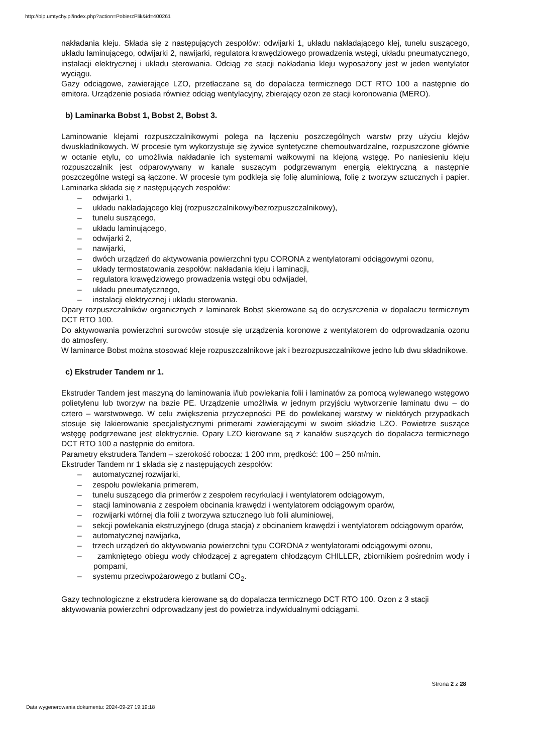http://bip.umtychy.pl/index.php?action=PobierzPlik&id=400261
nakładania kleju. Składa się z następujących zespołów: odwijarki 1, układu nakładającego klej, tunelu suszącego, układu laminującego, odwijarki 2, nawijarki, regulatora krawędziowego prowadzenia wstęgi, układu pneumatycznego, instalacji elektrycznej i układu sterowania. Odciąg ze stacji nakładania kleju wyposażony jest w jeden wentylator wyciągu.
Gazy odciągowe, zawierające LZO, przetłaczane są do dopalacza termicznego DCT RTO 100 a następnie do emitora. Urządzenie posiada również odciąg wentylacyjny, zbierający ozon ze stacji koronowania (MERO).
b) Laminarka Bobst 1, Bobst 2, Bobst 3.
Laminowanie klejami rozpuszczalnikowymi polega na łączeniu poszczególnych warstw przy użyciu klejów dwuskładnikowych. W procesie tym wykorzystuje się żywice syntetyczne chemoutwardzalne, rozpuszczone głównie w octanie etylu, co umożliwia nakładanie ich systemami wałkowymi na klejoną wstęgę. Po naniesieniu kleju rozpuszczalnik jest odparowywany w kanale suszącym podgrzewanym energią elektryczną a następnie poszczególne wstęgi są łączone. W procesie tym podkleja się folię aluminiową, folię z tworzyw sztucznych i papier. Laminarka składa się z następujących zespołów:
– odwijarki 1,
– układu nakładającego klej (rozpuszczalnikowy/bezrozpuszczalnikowy),
– tunelu suszącego,
– układu laminującego,
– odwijarki 2,
– nawijarki,
– dwóch urządzeń do aktywowania powierzchni typu CORONA z wentylatorami odciągowymi ozonu,
– układy termostatowania zespołów: nakładania kleju i laminacji,
– regulatora krawędziowego prowadzenia wstęgi obu odwijadeł,
– układu pneumatycznego,
– instalacji elektrycznej i układu sterowania.
Opary rozpuszczalników organicznych z laminarek Bobst skierowane są do oczyszczenia w dopalaczu termicznym DCT RTO 100.
Do aktywowania powierzchni surowców stosuje się urządzenia koronowe z wentylatorem do odprowadzania ozonu do atmosfery.
W laminarce Bobst można stosować kleje rozpuszczalnikowe jak i bezrozpuszczalnikowe jedno lub dwu składnikowe.
c) Ekstruder Tandem nr 1.
Ekstruder Tandem jest maszyną do laminowania i/lub powlekania folii i laminatów za pomocą wylewanego wstęgowo polietylenu lub tworzyw na bazie PE. Urządzenie umożliwia w jednym przyjściu wytworzenie laminatu dwu – do cztero – warstwowego. W celu zwiększenia przyczepności PE do powlekanej warstwy w niektórych przypadkach stosuje się lakierowanie specjalistycznymi primerami zawierającymi w swoim składzie LZO. Powietrze suszące wstęgę podgrzewane jest elektrycznie. Opary LZO kierowane są z kanałów suszących do dopalacza termicznego DCT RTO 100 a następnie do emitora.
Parametry ekstrudera Tandem – szerokość robocza: 1 200 mm, prędkość: 100 – 250 m/min.
Ekstruder Tandem nr 1 składa się z następujących zespołów:
– automatycznej rozwijarki,
– zespołu powlekania primerem,
– tunelu suszącego dla primerów z zespołem recyrkulacji i wentylatorem odciągowym,
– stacji laminowania z zespołem obcinania krawędzi i wentylatorem odciągowym oparów,
– rozwijarki wtórnej dla folii z tworzywa sztucznego lub folii aluminiowej,
– sekcji powlekania ekstruzyjnego (druga stacja) z obcinaniem krawędzi i wentylatorem odciągowym oparów,
– automatycznej nawijarka,
– trzech urządzeń do aktywowania powierzchni typu CORONA z wentylatorami odciągowymi ozonu,
– zamkniętego obiegu wody chłodzącej z agregatem chłodzącym CHILLER, zbiornikiem pośrednim wody i pompami,
– systemu przeciwpożarowego z butlami CO<sub>2</sub>.
Gazy technologiczne z ekstrudera kierowane są do dopalacza termicznego DCT RTO 100. Ozon z 3 stacji aktywowania powierzchni odprowadzany jest do powietrza indywidualnymi odciągami.
Strona 2 z 28
Data wygenerowania dokumentu: 2024-09-27 19:19:18